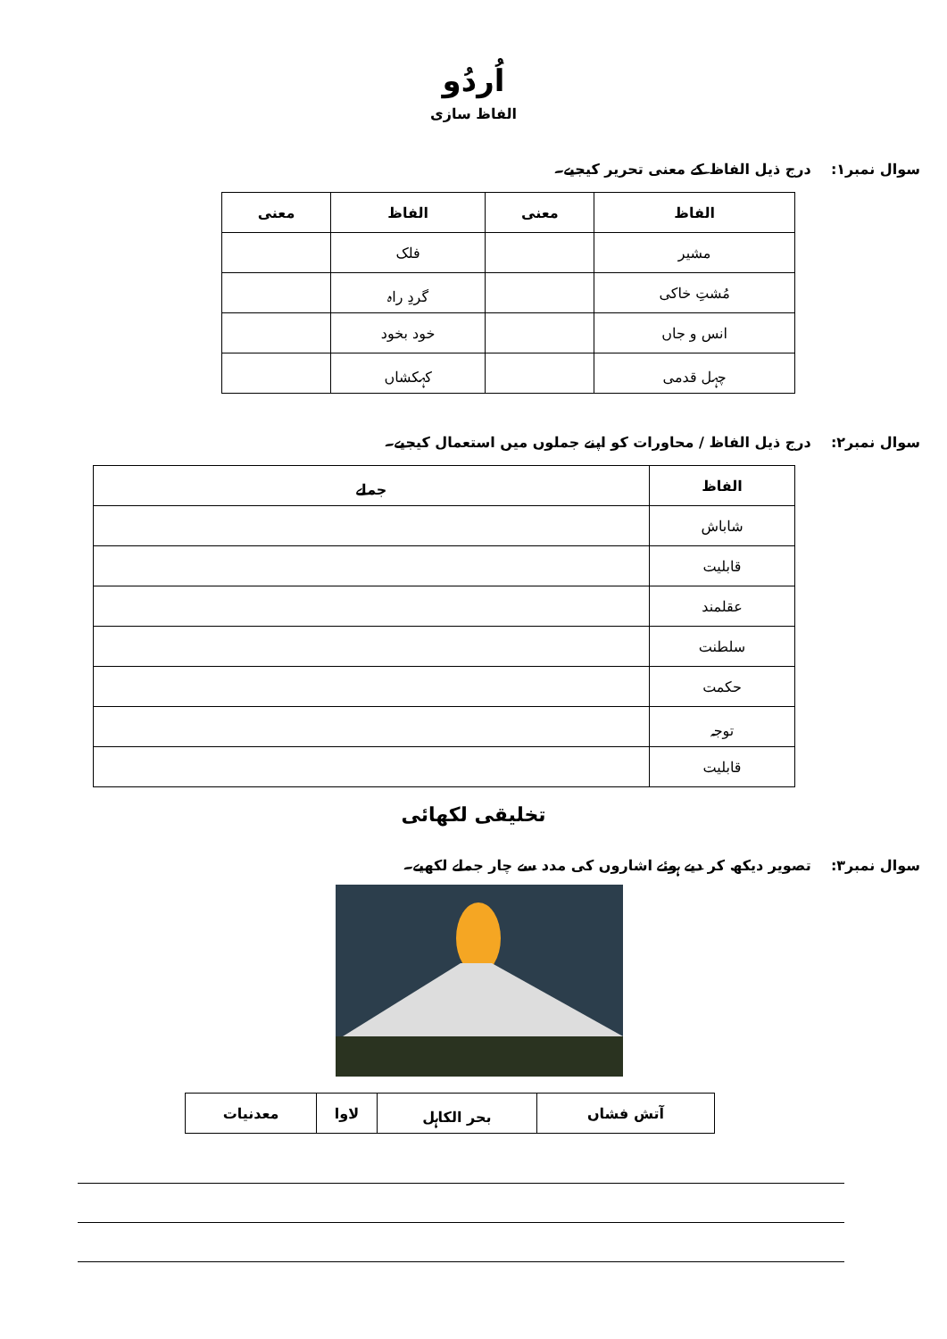اُردُو
الفاظ سازی
سوال نمبر۱: درج ذیل الفاظ کے معنی تحریر کیجیے۔
| الفاظ | معنی | الفاظ | معنی |
| --- | --- | --- | --- |
| مشیر | | فلک | |
| مُشتِ خاکی | | گردِ راہ | |
| انس و جاں | | خود بخود | |
| چہل قدمی | | کہکشاں | |
سوال نمبر۲: درج ذیل الفاظ / محاورات کو اپنے جملوں میں استعمال کیجیے۔
| الفاظ | جملے |
| --- | --- |
| شاباش | |
| قابلیت | |
| عقلمند | |
| سلطنت | |
| حکمت | |
| توجہ | |
| قابلیت | |
تخلیقی لکھائی
سوال نمبر۳: تصویر دیکھ کر دیے ہوئے اشاروں کی مدد سے چار جملے لکھیے۔
| آتش فشاں | بحر الکاہل | لاوا | معدنیات |
| --- | --- | --- | --- |